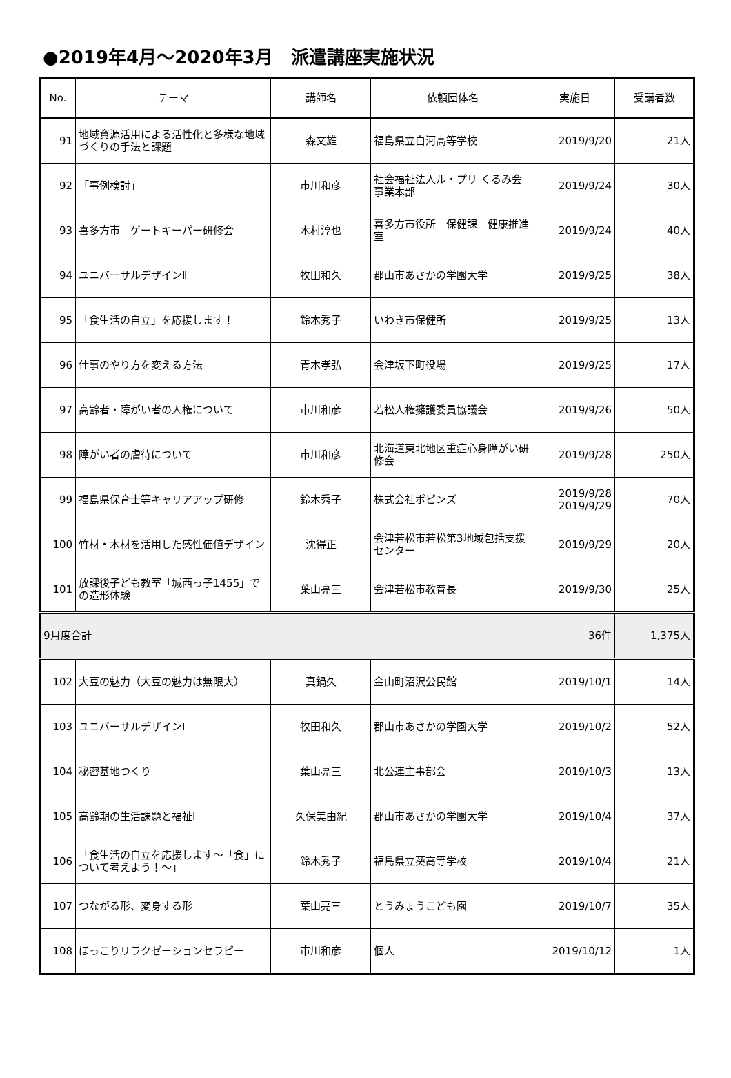●2019年4月～2020年3月　派遣講座実施状況
| No. | テーマ | 講師名 | 依頼団体名 | 実施日 | 受講者数 |
| --- | --- | --- | --- | --- | --- |
| 91 | 地域資源活用による活性化と多様な地域づくりの手法と課題 | 森文雄 | 福島県立白河高等学校 | 2019/9/20 | 21人 |
| 92 | 「事例検討」 | 市川和彦 | 社会福祉法人ル・プリ くるみ会事業本部 | 2019/9/24 | 30人 |
| 93 | 喜多方市 ゲートキーパー研修会 | 木村淳也 | 喜多方市役所 保健課 健康推進室 | 2019/9/24 | 40人 |
| 94 | ユニバーサルデザインⅡ | 牧田和久 | 郡山市あさかの学園大学 | 2019/9/25 | 38人 |
| 95 | 「食生活の自立」を応援します！ | 鈴木秀子 | いわき市保健所 | 2019/9/25 | 13人 |
| 96 | 仕事のやり方を変える方法 | 青木孝弘 | 会津坂下町役場 | 2019/9/25 | 17人 |
| 97 | 高齢者・障がい者の人権について | 市川和彦 | 若松人権擁護委員協議会 | 2019/9/26 | 50人 |
| 98 | 障がい者の虐待について | 市川和彦 | 北海道東北地区重症心身障がい研修会 | 2019/9/28 | 250人 |
| 99 | 福島県保育士等キャリアアップ研修 | 鈴木秀子 | 株式会社ポピンズ | 2019/9/28 2019/9/29 | 70人 |
| 100 | 竹材・木材を活用した感性価値デザイン | 沈得正 | 会津若松市若松第3地域包括支援センター | 2019/9/29 | 20人 |
| 101 | 放課後子ども教室「城西っ子1455」での造形体験 | 葉山亮三 | 会津若松市教育長 | 2019/9/30 | 25人 |
| 9月度合計 | | | | 36件 | 1,375人 |
| 102 | 大豆の魅力（大豆の魅力は無限大） | 真鍋久 | 金山町沼沢公民館 | 2019/10/1 | 14人 |
| 103 | ユニバーサルデザインⅠ | 牧田和久 | 郡山市あさかの学園大学 | 2019/10/2 | 52人 |
| 104 | 秘密基地つくり | 葉山亮三 | 北公連主事部会 | 2019/10/3 | 13人 |
| 105 | 高齢期の生活課題と福祉Ⅰ | 久保美由紀 | 郡山市あさかの学園大学 | 2019/10/4 | 37人 |
| 106 | 「食生活の自立を応援します～「食」について考えよう！～」 | 鈴木秀子 | 福島県立葵高等学校 | 2019/10/4 | 21人 |
| 107 | つながる形、変身する形 | 葉山亮三 | とうみょうこども園 | 2019/10/7 | 35人 |
| 108 | ほっこりリラクゼーションセラピー | 市川和彦 | 個人 | 2019/10/12 | 1人 |